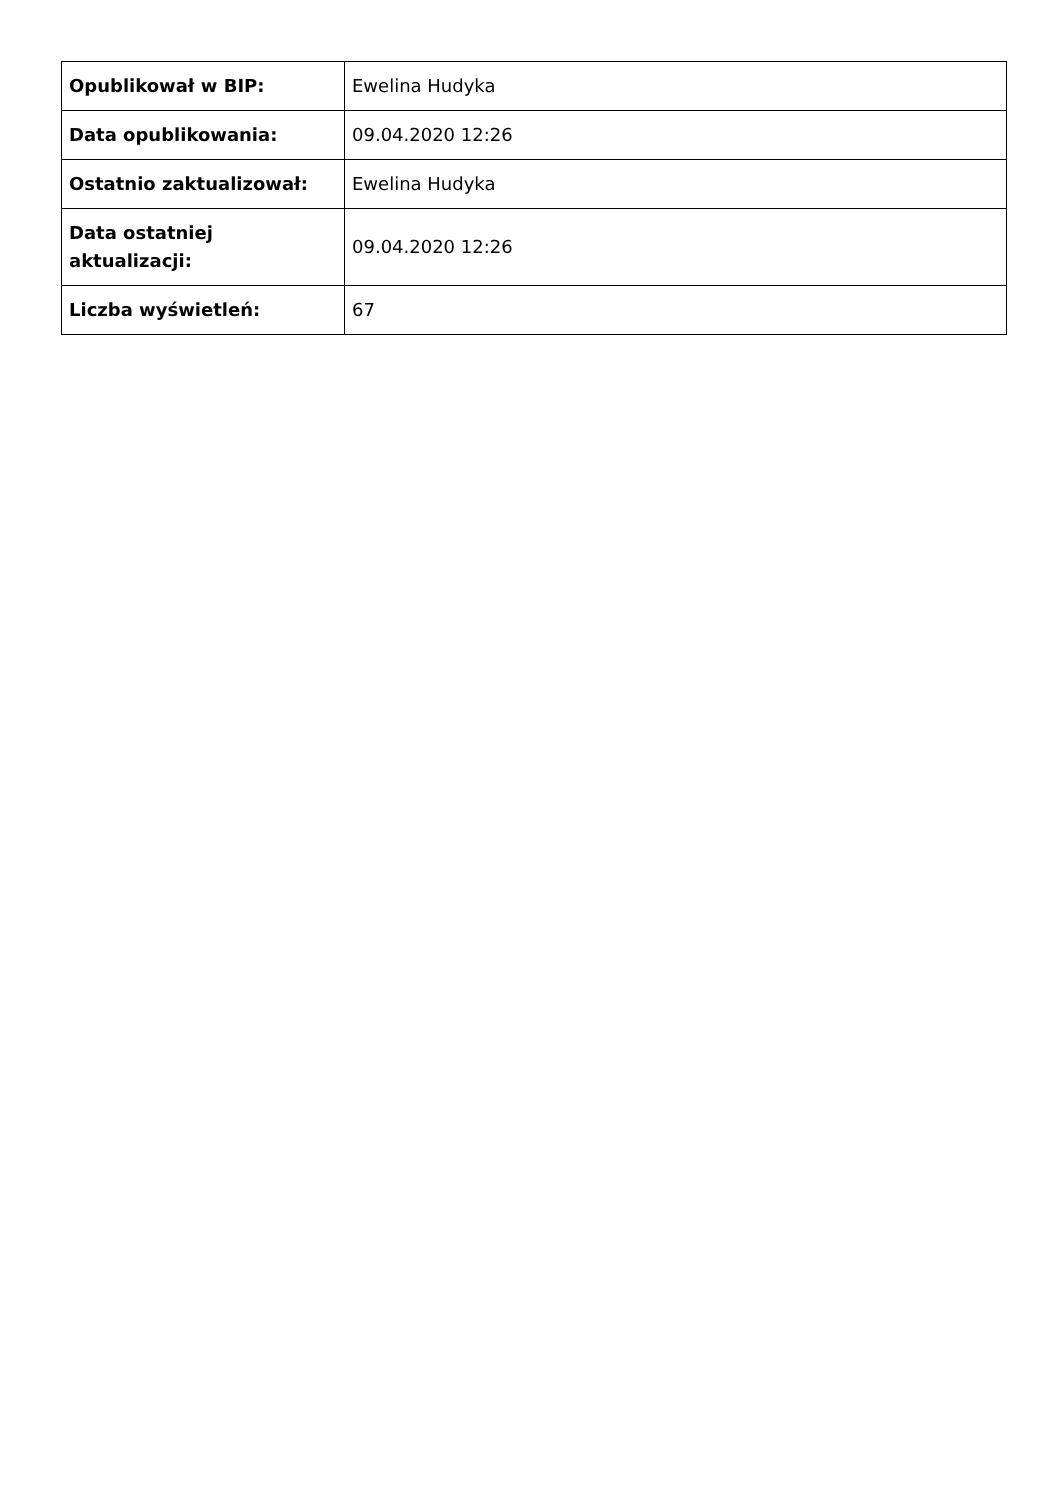| Opublikował w BIP: | Ewelina Hudyka |
| Data opublikowania: | 09.04.2020 12:26 |
| Ostatnio zaktualizował: | Ewelina Hudyka |
| Data ostatniej aktualizacji: | 09.04.2020 12:26 |
| Liczba wyświetleń: | 67 |